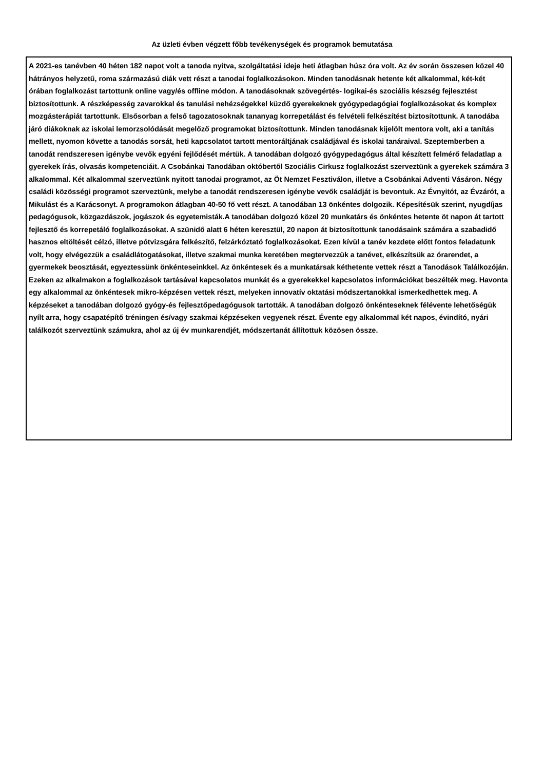Az üzleti évben végzett főbb tevékenységek és programok bemutatása
A 2021-es tanévben 40 héten 182 napot volt a tanoda nyitva, szolgáltatási ideje heti átlagban húsz óra volt. Az év során összesen közel 40 hátrányos helyzetű, roma származású diák vett részt a tanodai foglalkozásokon. Minden tanodásnak hetente két alkalommal, két-két órában foglalkozást tartottunk online vagy/és offline módon. A tanodásoknak szövegértés- logikai-és szociális készség fejlesztést biztosítottunk. A részképesség zavarokkal és tanulási nehézségekkel küzdő gyerekeknek gyógypedagógiai foglalkozásokat és komplex mozgásterápiát tartottunk. Elsősorban a felső tagozatosoknak tananyag korrepetálást és felvételi felkészítést biztosítottunk. A tanodába járó diákoknak az iskolai lemorzsolódását megelőző programokat biztosítottunk. Minden tanodásnak kijelölt mentora volt, aki a tanítás mellett, nyomon követte a tanodás sorsát, heti kapcsolatot tartott mentoráltjának családjával és iskolai tanáraival. Szeptemberben a tanodát rendszeresen igénybe vevők egyéni fejlődését mértük. A tanodában dolgozó gyógypedagógus által készített felmérő feladatlap a gyerekek írás, olvasás kompetenciáit. A Csobánkai Tanodában októbertől Szociális Cirkusz foglalkozást szerveztünk a gyerekek számára 3 alkalommal. Két alkalommal szerveztünk nyitott tanodai programot, az Öt Nemzet Fesztiválon, illetve a Csobánkai Adventi Vásáron. Négy családi közösségi programot szerveztünk, melybe a tanodát rendszeresen igénybe vevők családját is bevontuk. Az Évnyitót, az Évzárót, a Mikulást és a Karácsonyt. A programokon átlagban 40-50 fő vett részt. A tanodában 13 önkéntes dolgozik. Képesítésük szerint, nyugdíjas pedagógusok, közgazdászok, jogászok és egyetemisták.A tanodában dolgozó közel 20 munkatárs és önkéntes hetente öt napon át tartott fejlesztő és korrepetáló foglalkozásokat. A szünidő alatt 6 héten keresztül, 20 napon át biztosítottunk tanodásaink számára a szabadidő hasznos eltöltését célzó, illetve pótvizsgára felkészítő, felzárkóztató foglalkozásokat. Ezen kívül a tanév kezdete előtt fontos feladatunk volt, hogy elvégezzük a családlátogatásokat, illetve szakmai munka keretében megtervezzük a tanévet, elkészítsük az órarendet, a gyermekek beosztását, egyeztessünk önkénteseinkkel. Az önkéntesek és a munkatársak kéthetente vettek részt a Tanodások Találkozóján. Ezeken az alkalmakon a foglalkozások tartásával kapcsolatos munkát és a gyerekekkel kapcsolatos információkat beszélték meg. Havonta egy alkalommal az önkéntesek mikro-képzésen vettek részt, melyeken innovatív oktatási módszertanokkal ismerkedhettek meg. A képzéseket a tanodában dolgozó gyógy-és fejlesztőpedagógusok tartották. A tanodában dolgozó önkénteseknek félévente lehetőségük nyílt arra, hogy csapatépítő tréningen és/vagy szakmai képzéseken vegyenek részt. Évente egy alkalommal két napos, évindító, nyári találkozót szerveztünk számukra, ahol az új év munkarendjét, módszertanát állítottuk közösen össze.